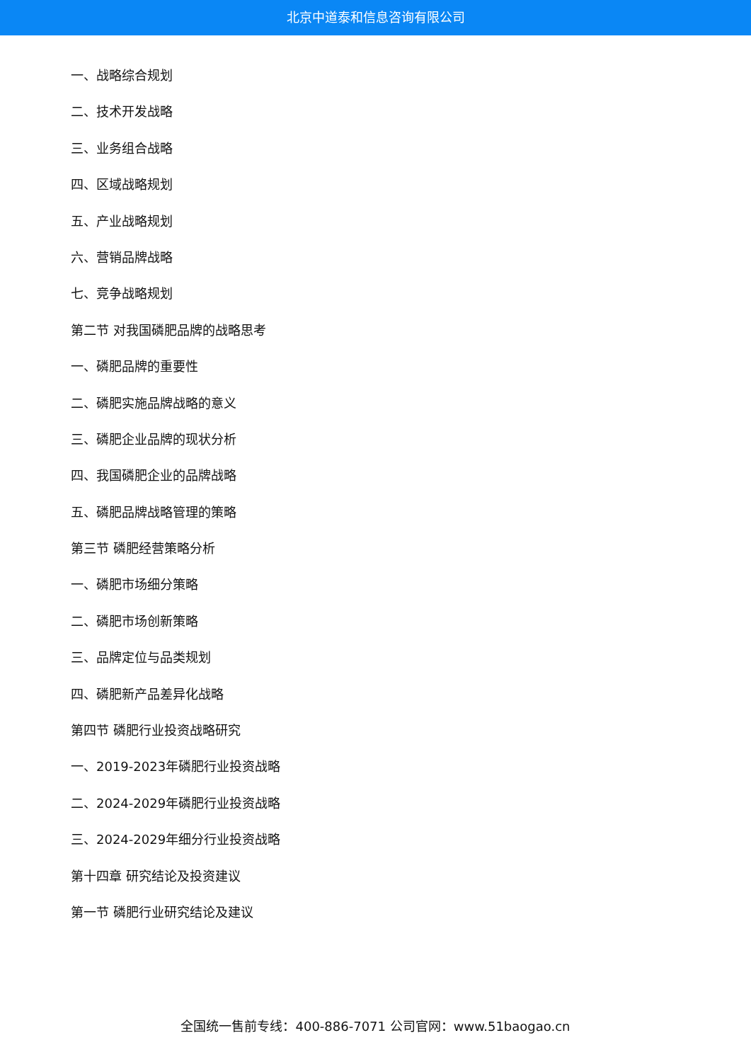北京中道泰和信息咨询有限公司
一、战略综合规划
二、技术开发战略
三、业务组合战略
四、区域战略规划
五、产业战略规划
六、营销品牌战略
七、竞争战略规划
第二节 对我国磷肥品牌的战略思考
一、磷肥品牌的重要性
二、磷肥实施品牌战略的意义
三、磷肥企业品牌的现状分析
四、我国磷肥企业的品牌战略
五、磷肥品牌战略管理的策略
第三节 磷肥经营策略分析
一、磷肥市场细分策略
二、磷肥市场创新策略
三、品牌定位与品类规划
四、磷肥新产品差异化战略
第四节 磷肥行业投资战略研究
一、2019-2023年磷肥行业投资战略
二、2024-2029年磷肥行业投资战略
三、2024-2029年细分行业投资战略
第十四章 研究结论及投资建议
第一节 磷肥行业研究结论及建议
全国统一售前专线：400-886-7071 公司官网：www.51baogao.cn